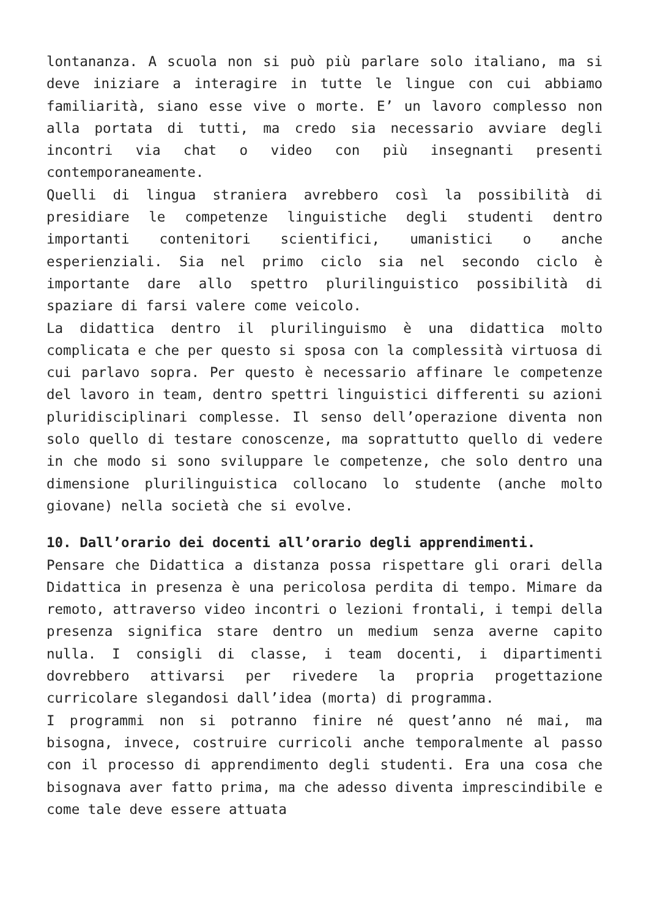lontananza. A scuola non si può più parlare solo italiano, ma si deve iniziare a interagire in tutte le lingue con cui abbiamo familiarità, siano esse vive o morte. E’ un lavoro complesso non alla portata di tutti, ma credo sia necessario avviare degli incontri via chat o video con più insegnanti presenti contemporaneamente.
Quelli di lingua straniera avrebbero così la possibilità di presidiare le competenze linguistiche degli studenti dentro importanti contenitori scientifici, umanistici o anche esperienziali. Sia nel primo ciclo sia nel secondo ciclo è importante dare allo spettro plurilinguistico possibilità di spaziare di farsi valere come veicolo.
La didattica dentro il plurilinguismo è una didattica molto complicata e che per questo si sposa con la complessità virtuosa di cui parlavo sopra. Per questo è necessario affinare le competenze del lavoro in team, dentro spettri linguistici differenti su azioni pluridisciplinari complesse. Il senso dell’operazione diventa non solo quello di testare conoscenze, ma soprattutto quello di vedere in che modo si sono sviluppare le competenze, che solo dentro una dimensione plurilinguistica collocano lo studente (anche molto giovane) nella società che si evolve.
10. Dall’orario dei docenti all’orario degli apprendimenti.
Pensare che Didattica a distanza possa rispettare gli orari della Didattica in presenza è una pericolosa perdita di tempo. Mimare da remoto, attraverso video incontri o lezioni frontali, i tempi della presenza significa stare dentro un medium senza averne capito nulla. I consigli di classe, i team docenti, i dipartimenti dovrebbero attivarsi per rivedere la propria progettazione curricolare slegandosi dall’idea (morta) di programma.
I programmi non si potranno finire né quest’anno né mai, ma bisogna, invece, costruire curricoli anche temporalmente al passo con il processo di apprendimento degli studenti. Era una cosa che bisognava aver fatto prima, ma che adesso diventa imprescindibile e come tale deve essere attuata